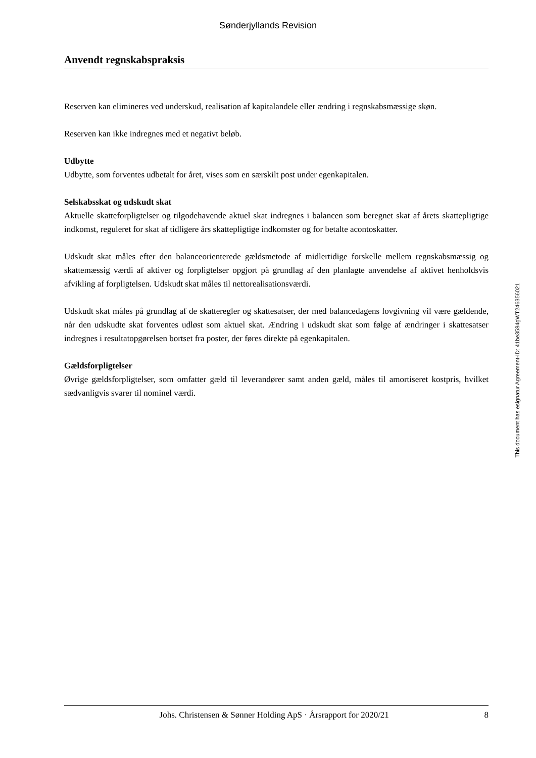Sønderjyllands Revision
Anvendt regnskabspraksis
Reserven kan elimineres ved underskud, realisation af kapitalandele eller ændring i regnskabsmæssige skøn.
Reserven kan ikke indregnes med et negativt beløb.
Udbytte
Udbytte, som forventes udbetalt for året, vises som en særskilt post under egenkapitalen.
Selskabsskat og udskudt skat
Aktuelle skatteforpligtelser og tilgodehavende aktuel skat indregnes i balancen som beregnet skat af årets skattepligtige indkomst, reguleret for skat af tidligere års skattepligtige indkomster og for betalte acontoskatter.
Udskudt skat måles efter den balanceorienterede gældsmetode af midlertidige forskelle mellem regnskabsmæssig og skattemæssig værdi af aktiver og forpligtelser opgjort på grundlag af den planlagte anvendelse af aktivet henholdsvis afvikling af forpligtelsen. Udskudt skat måles til nettorealisationsværdi.
Udskudt skat måles på grundlag af de skatteregler og skattesatser, der med balancedagens lovgivning vil være gældende, når den udskudte skat forventes udløst som aktuel skat. Ændring i udskudt skat som følge af ændringer i skattesatser indregnes i resultatopgørelsen bortset fra poster, der føres direkte på egenkapitalen.
Gældsforpligtelser
Øvrige gældsforpligtelser, som omfatter gæld til leverandører samt anden gæld, måles til amortiseret kostpris, hvilket sædvanligvis svarer til nominel værdi.
This document has esignatur Agreement-ID: 41be3584gWT246356021
Johs. Christensen & Sønner Holding ApS · Årsrapport for 2020/21 8